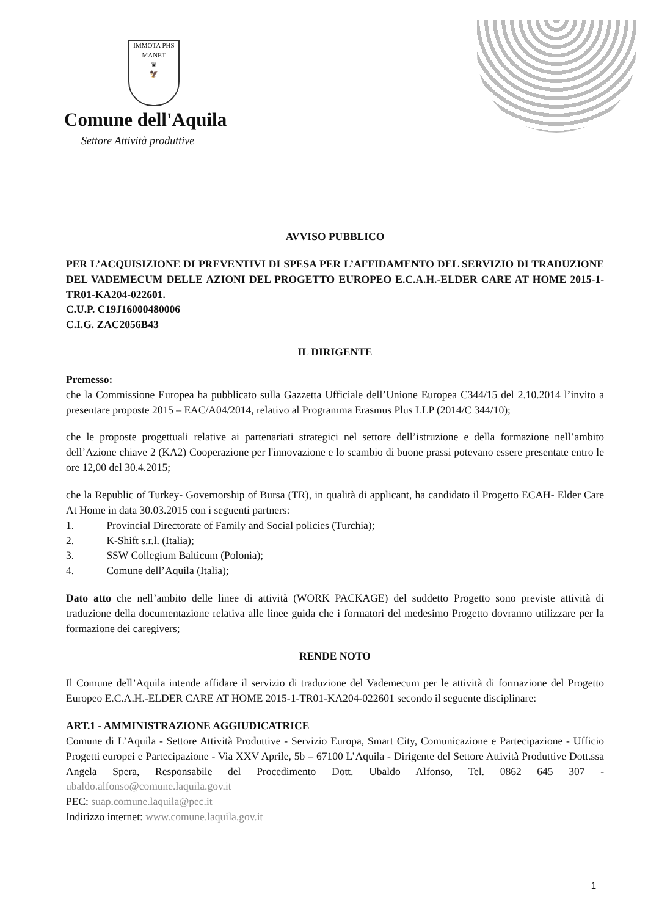IMMOTA PHS MANET
♛
🦅
Comune dell'Aquila
Settore Attività produttive
AVVISO PUBBLICO
PER L’ACQUISIZIONE DI PREVENTIVI DI SPESA PER L’AFFIDAMENTO DEL SERVIZIO DI TRADUZIONE DEL VADEMECUM DELLE AZIONI DEL PROGETTO EUROPEO E.C.A.H.-ELDER CARE AT HOME 2015-1-TR01-KA204-022601.
C.U.P. C19J16000480006
C.I.G. ZAC2056B43
IL DIRIGENTE
Premesso:
che la Commissione Europea ha pubblicato sulla Gazzetta Ufficiale dell’Unione Europea C344/15 del 2.10.2014 l’invito a presentare proposte 2015 – EAC/A04/2014, relativo al Programma Erasmus Plus LLP (2014/C 344/10);
che le proposte progettuali relative ai partenariati strategici nel settore dell’istruzione e della formazione nell’ambito dell’Azione chiave 2 (KA2) Cooperazione per l'innovazione e lo scambio di buone prassi potevano essere presentate entro le ore 12,00 del 30.4.2015;
che la Republic of Turkey- Governorship of Bursa (TR), in qualità di applicant, ha candidato il Progetto ECAH- Elder Care At Home in data 30.03.2015 con i seguenti partners:
1. Provincial Directorate of Family and Social policies (Turchia);
2. K-Shift s.r.l. (Italia);
3. SSW Collegium Balticum (Polonia);
4. Comune dell’Aquila (Italia);
Dato atto che nell’ambito delle linee di attività (WORK PACKAGE) del suddetto Progetto sono previste attività di traduzione della documentazione relativa alle linee guida che i formatori del medesimo Progetto dovranno utilizzare per la formazione dei caregivers;
RENDE NOTO
Il Comune dell’Aquila intende affidare il servizio di traduzione del Vademecum per le attività di formazione del Progetto Europeo E.C.A.H.-ELDER CARE AT HOME 2015-1-TR01-KA204-022601 secondo il seguente disciplinare:
ART.1 - AMMINISTRAZIONE AGGIUDICATRICE
Comune di L’Aquila - Settore Attività Produttive - Servizio Europa, Smart City, Comunicazione e Partecipazione - Ufficio Progetti europei e Partecipazione - Via XXV Aprile, 5b – 67100 L’Aquila - Dirigente del Settore Attività Produttive Dott.ssa Angela Spera, Responsabile del Procedimento Dott. Ubaldo Alfonso, Tel. 0862 645 307 - ubaldo.alfonso@comune.laquila.gov.it
PEC: suap.comune.laquila@pec.it
Indirizzo internet: www.comune.laquila.gov.it
1